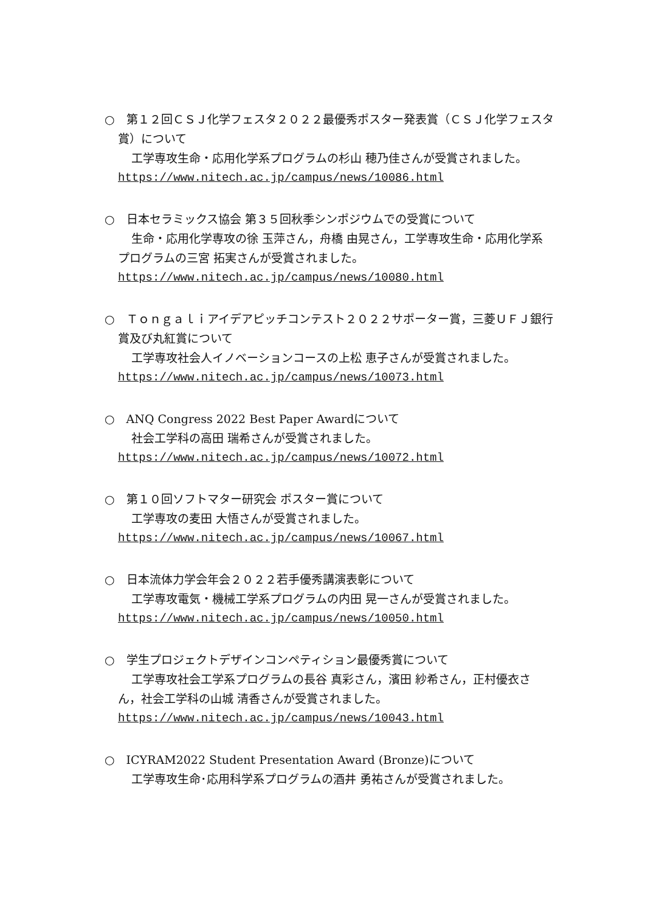○　第１２回ＣＳＪ化学フェスタ２０２２最優秀ポスター発表賞（ＣＳＪ化学フェスタ賞）について
工学専攻生命・応用化学系プログラムの杉山 穂乃佳さんが受賞されました。
https://www.nitech.ac.jp/campus/news/10086.html
○　日本セラミックス協会 第３５回秋季シンポジウムでの受賞について
生命・応用化学専攻の徐 玉萍さん，舟橋 由晃さん，工学専攻生命・応用化学系プログラムの三宮 拓実さんが受賞されました。
https://www.nitech.ac.jp/campus/news/10080.html
○　Ｔｏｎｇａｌｉアイデアピッチコンテスト２０２２サポーター賞，三菱ＵＦＪ銀行賞及び丸紅賞について
工学専攻社会人イノベーションコースの上松 恵子さんが受賞されました。
https://www.nitech.ac.jp/campus/news/10073.html
○　ANQ Congress 2022 Best Paper Awardについて
社会工学科の高田 瑞希さんが受賞されました。
https://www.nitech.ac.jp/campus/news/10072.html
○　第１０回ソフトマター研究会 ポスター賞について
工学専攻の麦田 大悟さんが受賞されました。
https://www.nitech.ac.jp/campus/news/10067.html
○　日本流体力学会年会２０２２若手優秀講演表彰について
工学専攻電気・機械工学系プログラムの内田 晃一さんが受賞されました。
https://www.nitech.ac.jp/campus/news/10050.html
○　学生プロジェクトデザインコンペティション最優秀賞について
工学専攻社会工学系プログラムの長谷 真彩さん，濱田 紗希さん，正村優衣さん，社会工学科の山城 清香さんが受賞されました。
https://www.nitech.ac.jp/campus/news/10043.html
○　ICYRAM2022 Student Presentation Award (Bronze)について
工学専攻生命･応用科学系プログラムの酒井 勇祐さんが受賞されました。